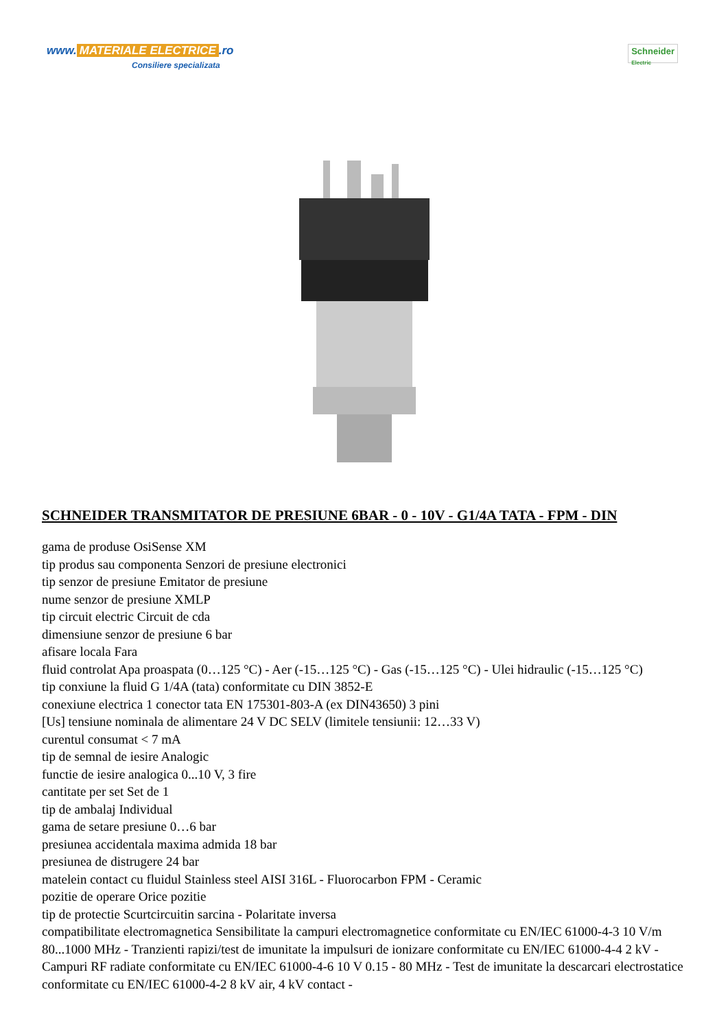www. MATERIALE ELECTRICE.ro
Consiliere specializata
Schneider
Electric
SCHNEIDER TRANSMITATOR DE PRESIUNE 6BAR - 0 - 10V - G1/4A TATA - FPM - DIN
gama de produse OsiSense XM
tip produs sau componenta Senzori de presiune electronici
tip senzor de presiune Emitator de presiune
nume senzor de presiune XMLP
tip circuit electric Circuit de cda
dimensiune senzor de presiune 6 bar
afisare locala Fara
fluid controlat Apa proaspata (0…125 °C) - Aer (-15…125 °C) - Gas (-15…125 °C) - Ulei hidraulic (-15…125 °C)
tip conxiune la fluid G 1/4A (tata) conformitate cu DIN 3852-E
conexiune electrica 1 conector tata EN 175301-803-A (ex DIN43650) 3 pini
[Us] tensiune nominala de alimentare 24 V DC SELV (limitele tensiunii: 12…33 V)
curentul consumat < 7 mA
tip de semnal de iesire Analogic
functie de iesire analogica 0...10 V, 3 fire
cantitate per set Set de 1
tip de ambalaj Individual
gama de setare presiune 0…6 bar
presiunea accidentala maxima admida 18 bar
presiunea de distrugere 24 bar
matelein contact cu fluidul Stainless steel AISI 316L - Fluorocarbon FPM - Ceramic
pozitie de operare Orice pozitie
tip de protectie Scurtcircuitin sarcina - Polaritate inversa
compatibilitate electromagnetica Sensibilitate la campuri electromagnetice conformitate cu EN/IEC 61000-4-3 10 V/m 80...1000 MHz - Tranzienti rapizi/test de imunitate la impulsuri de ionizare conformitate cu EN/IEC 61000-4-4 2 kV - Campuri RF radiate conformitate cu EN/IEC 61000-4-6 10 V 0.15 - 80 MHz - Test de imunitate la descarcari electrostatice conformitate cu EN/IEC 61000-4-2 8 kV air, 4 kV contact -